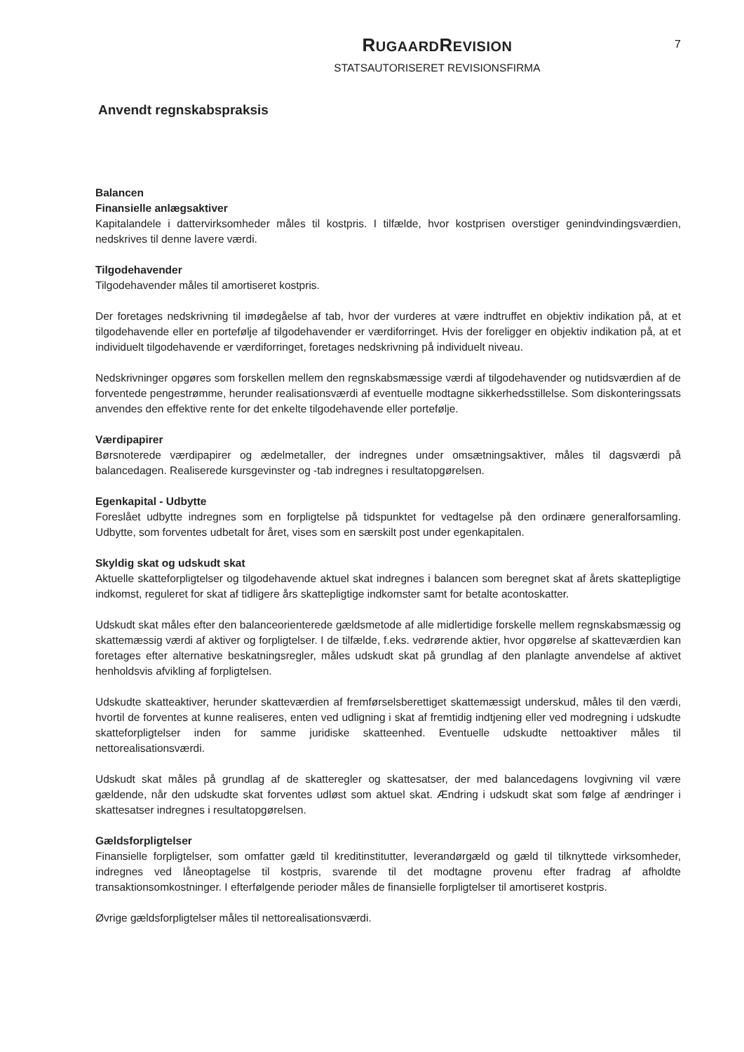7
RUGAARDREVISION
STATSAUTORISERET REVISIONSFIRMA
Anvendt regnskabspraksis
Balancen
Finansielle anlægsaktiver
Kapitalandele i dattervirksomheder måles til kostpris. I tilfælde, hvor kostprisen overstiger genindvindingsværdien, nedskrives til denne lavere værdi.
Tilgodehavender
Tilgodehavender måles til amortiseret kostpris.
Der foretages nedskrivning til imødegåelse af tab, hvor der vurderes at være indtruffet en objektiv indikation på, at et tilgodehavende eller en portefølje af tilgodehavender er værdiforringet. Hvis der foreligger en objektiv indikation på, at et individuelt tilgodehavende er værdiforringet, foretages nedskrivning på individuelt niveau.
Nedskrivninger opgøres som forskellen mellem den regnskabsmæssige værdi af tilgodehavender og nutidsværdien af de forventede pengestrømme, herunder realisationsværdi af eventuelle modtagne sikkerhedsstillelse. Som diskonteringssats anvendes den effektive rente for det enkelte tilgodehavende eller portefølje.
Værdipapirer
Børsnoterede værdipapirer og ædelmetaller, der indregnes under omsætningsaktiver, måles til dagsværdi på balancedagen. Realiserede kursgevinster og -tab indregnes i resultatopgørelsen.
Egenkapital - Udbytte
Foreslået udbytte indregnes som en forpligtelse på tidspunktet for vedtagelse på den ordinære generalforsamling. Udbytte, som forventes udbetalt for året, vises som en særskilt post under egenkapitalen.
Skyldig skat og udskudt skat
Aktuelle skatteforpligtelser og tilgodehavende aktuel skat indregnes i balancen som beregnet skat af årets skattepligtige indkomst, reguleret for skat af tidligere års skattepligtige indkomster samt for betalte acontoskatter.
Udskudt skat måles efter den balanceorienterede gældsmetode af alle midlertidige forskelle mellem regnskabsmæssig og skattemæssig værdi af aktiver og forpligtelser. I de tilfælde, f.eks. vedrørende aktier, hvor opgørelse af skatteværdien kan foretages efter alternative beskatningsregler, måles udskudt skat på grundlag af den planlagte anvendelse af aktivet henholdsvis afvikling af forpligtelsen.
Udskudte skatteaktiver, herunder skatteværdien af fremførselsberettiget skattemæssigt underskud, måles til den værdi, hvortil de forventes at kunne realiseres, enten ved udligning i skat af fremtidig indtjening eller ved modregning i udskudte skatteforpligtelser inden for samme juridiske skatteenhed. Eventuelle udskudte nettoaktiver måles til nettorealisationsværdi.
Udskudt skat måles på grundlag af de skatteregler og skattesatser, der med balancedagens lovgivning vil være gældende, når den udskudte skat forventes udløst som aktuel skat. Ændring i udskudt skat som følge af ændringer i skattesatser indregnes i resultatopgørelsen.
Gældsforpligtelser
Finansielle forpligtelser, som omfatter gæld til kreditinstitutter, leverandørgæld og gæld til tilknyttede virksomheder, indregnes ved låneoptagelse til kostpris, svarende til det modtagne provenu efter fradrag af afholdte transaktionsomkostninger. I efterfølgende perioder måles de finansielle forpligtelser til amortiseret kostpris.
Øvrige gældsforpligtelser måles til nettorealisationsværdi.